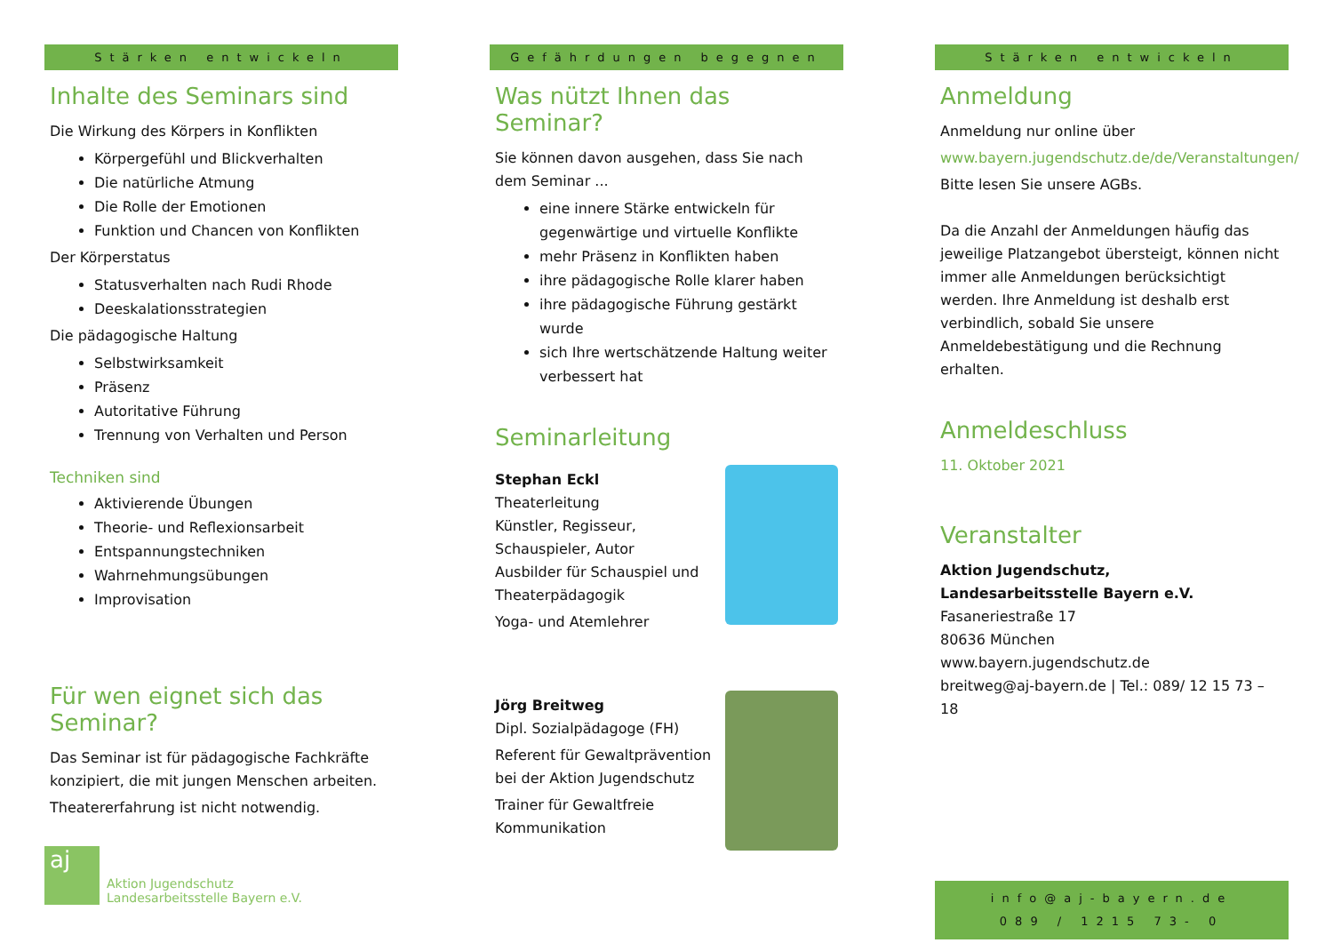Stärken entwickeln
Inhalte des Seminars sind
Die Wirkung des Körpers in Konflikten
Körpergefühl und Blickverhalten
Die natürliche Atmung
Die Rolle der Emotionen
Funktion und Chancen von Konflikten
Der Körperstatus
Statusverhalten nach Rudi Rhode
Deeskalationsstrategien
Die pädagogische Haltung
Selbstwirksamkeit
Präsenz
Autoritative Führung
Trennung von Verhalten und Person
Techniken sind
Aktivierende Übungen
Theorie- und Reflexionsarbeit
Entspannungstechniken
Wahrnehmungsübungen
Improvisation
Für wen eignet sich das Seminar?
Das Seminar ist für pädagogische Fachkräfte konzipiert, die mit jungen Menschen arbeiten.
Theatererfahrung ist nicht notwendig.
aj
Aktion Jugendschutz
Landesarbeitsstelle Bayern e.V.
Gefährdungen begegnen
Was nützt Ihnen das Seminar?
Sie können davon ausgehen, dass Sie nach dem Seminar ...
eine innere Stärke entwickeln für gegenwärtige und virtuelle Konflikte
mehr Präsenz in Konflikten haben
ihre pädagogische Rolle klarer haben
ihre pädagogische Führung gestärkt wurde
sich Ihre wertschätzende Haltung weiter verbessert hat
Seminarleitung
Stephan Eckl
Theaterleitung
Künstler, Regisseur,
Schauspieler, Autor
Ausbilder für Schauspiel und Theaterpädagogik
Yoga- und Atemlehrer
Jörg Breitweg
Dipl. Sozialpädagoge (FH)
Referent für Gewaltprävention bei der Aktion Jugendschutz
Trainer für Gewaltfreie Kommunikation
Stärken entwickeln
Anmeldung
Anmeldung nur online über
www.bayern.jugendschutz.de/de/Veranstaltungen/
Bitte lesen Sie unsere AGBs.
Da die Anzahl der Anmeldungen häufig das jeweilige Platzangebot übersteigt, können nicht immer alle Anmeldungen berücksichtigt werden. Ihre Anmeldung ist deshalb erst verbindlich, sobald Sie unsere Anmeldebestätigung und die Rechnung erhalten.
Anmeldeschluss
11. Oktober 2021
Veranstalter
Aktion Jugendschutz,
Landesarbeitsstelle Bayern e.V.
Fasaneriestraße 17
80636 München
www.bayern.jugendschutz.de
breitweg@aj-bayern.de | Tel.: 089/ 12 15 73 – 18
info@aj-bayern.de
089 / 1215 73- 0